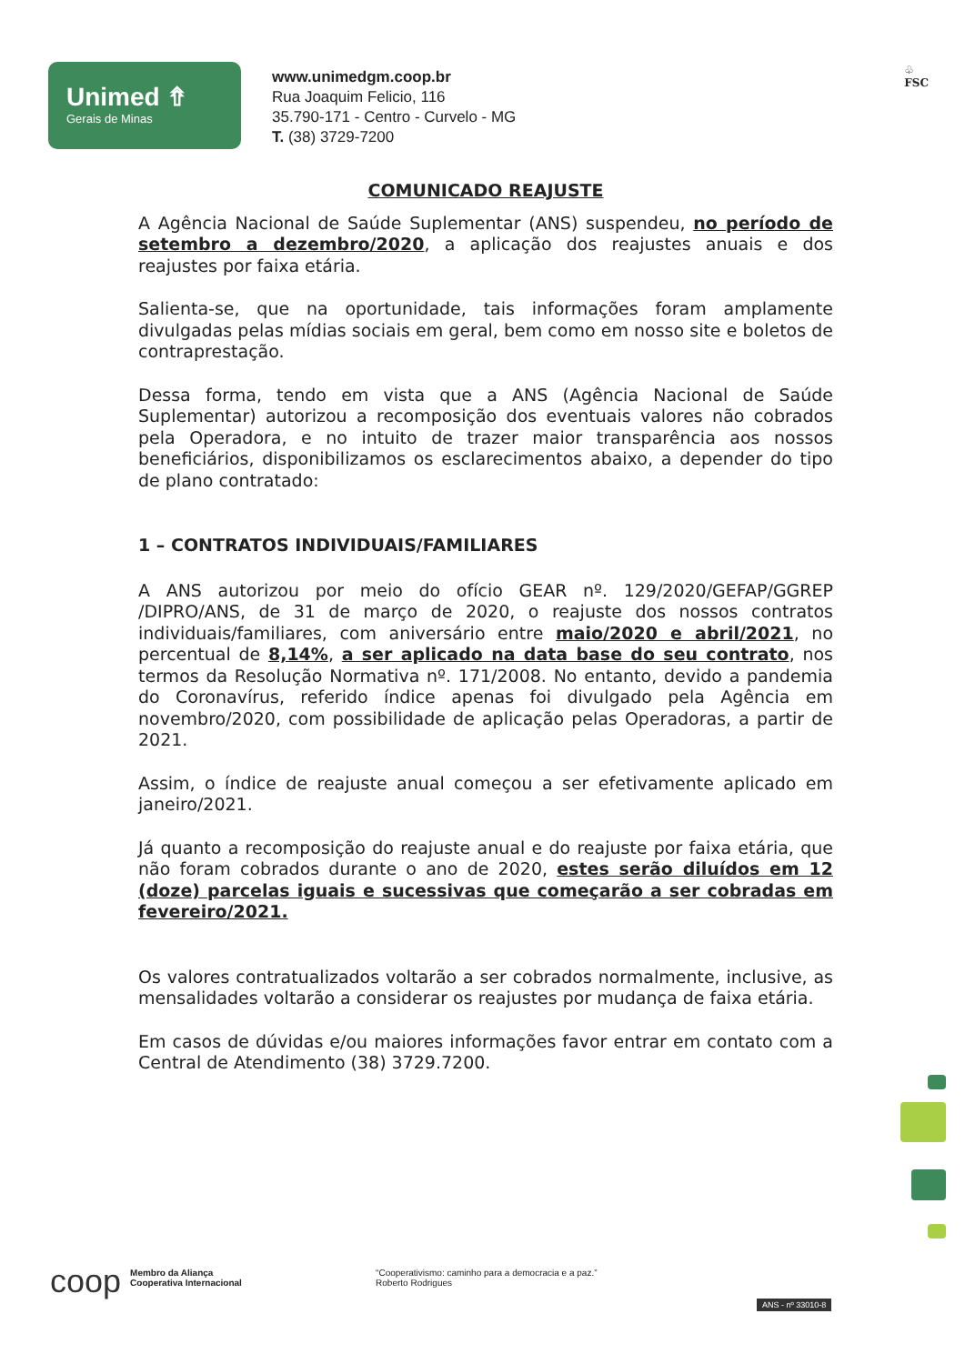Unimed ⇮
Gerais de Minas
www.unimedgm.coop.br
Rua Joaquim Felicio, 116
35.790-171 - Centro - Curvelo - MG
T. (38) 3729-7200
♧
FSC
COMUNICADO REAJUSTE
A Agência Nacional de Saúde Suplementar (ANS) suspendeu, no período de setembro a dezembro/2020, a aplicação dos reajustes anuais e dos reajustes por faixa etária.
Salienta-se, que na oportunidade, tais informações foram amplamente divulgadas pelas mídias sociais em geral, bem como em nosso site e boletos de contraprestação.
Dessa forma, tendo em vista que a ANS (Agência Nacional de Saúde Suplementar) autorizou a recomposição dos eventuais valores não cobrados pela Operadora, e no intuito de trazer maior transparência aos nossos beneficiários, disponibilizamos os esclarecimentos abaixo, a depender do tipo de plano contratado:
1 – CONTRATOS INDIVIDUAIS/FAMILIARES
A ANS autorizou por meio do ofício GEAR nº. 129/2020/GEFAP/GGREP /DIPRO/ANS, de 31 de março de 2020, o reajuste dos nossos contratos individuais/familiares, com aniversário entre maio/2020 e abril/2021, no percentual de 8,14%, a ser aplicado na data base do seu contrato, nos termos da Resolução Normativa nº. 171/2008. No entanto, devido a pandemia do Coronavírus, referido índice apenas foi divulgado pela Agência em novembro/2020, com possibilidade de aplicação pelas Operadoras, a partir de 2021.
Assim, o índice de reajuste anual começou a ser efetivamente aplicado em janeiro/2021.
Já quanto a recomposição do reajuste anual e do reajuste por faixa etária, que não foram cobrados durante o ano de 2020, estes serão diluídos em 12 (doze) parcelas iguais e sucessivas que começarão a ser cobradas em fevereiro/2021.
Os valores contratualizados voltarão a ser cobrados normalmente, inclusive, as mensalidades voltarão a considerar os reajustes por mudança de faixa etária.
Em casos de dúvidas e/ou maiores informações favor entrar em contato com a Central de Atendimento (38) 3729.7200.
coop
Membro da Aliança
Cooperativa Internacional
“Cooperativismo: caminho para a democracia e a paz.”
Roberto Rodrigues
ANS - nº 33010-8